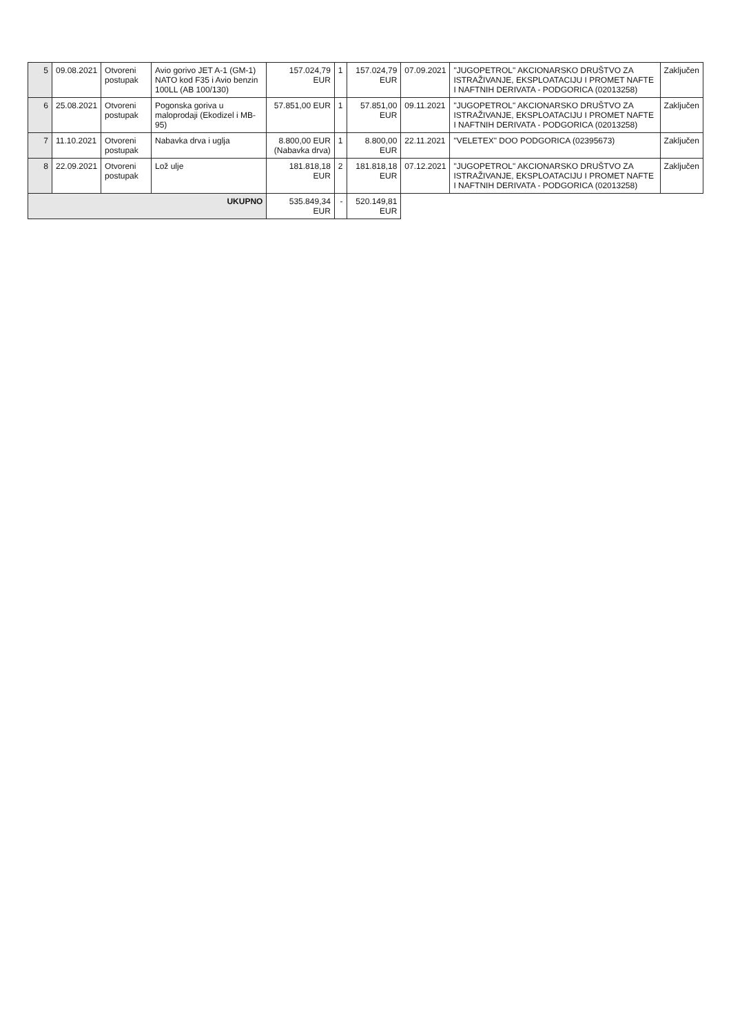| 5 | 09.08.2021 | Otvoreni postupak | Avio gorivo JET A-1 (GM-1) NATO kod F35 i Avio benzin 100LL (AB 100/130) | 157.024,79 EUR | 1 | 157.024,79 EUR | 07.09.2021 | "JUGOPETROL" AKCIONARSKO DRUŠTVO ZA ISTRAŽIVANJE, EKSPLOATACIJU I PROMET NAFTE I NAFTNIH DERIVATA - PODGORICA (02013258) | Zaključen |
| 6 | 25.08.2021 | Otvoreni postupak | Pogonska goriva u maloprodaji (Ekodizel i MB-95) | 57.851,00 EUR | 1 | 57.851,00 EUR | 09.11.2021 | "JUGOPETROL" AKCIONARSKO DRUŠTVO ZA ISTRAŽIVANJE, EKSPLOATACIJU I PROMET NAFTE I NAFTNIH DERIVATA - PODGORICA (02013258) | Zaključen |
| 7 | 11.10.2021 | Otvoreni postupak | Nabavka drva i uglja | 8.800,00 EUR (Nabavka drva) | 1 | 8.800,00 EUR | 22.11.2021 | "VELETEX" DOO PODGORICA (02395673) | Zaključen |
| 8 | 22.09.2021 | Otvoreni postupak | Lož ulje | 181.818,18 EUR | 2 | 181.818,18 EUR | 07.12.2021 | "JUGOPETROL" AKCIONARSKO DRUŠTVO ZA ISTRAŽIVANJE, EKSPLOATACIJU I PROMET NAFTE I NAFTNIH DERIVATA - PODGORICA (02013258) | Zaključen |
| UKUPNO | | | | 535.849,34 EUR | - | 520.149,81 EUR | | | |